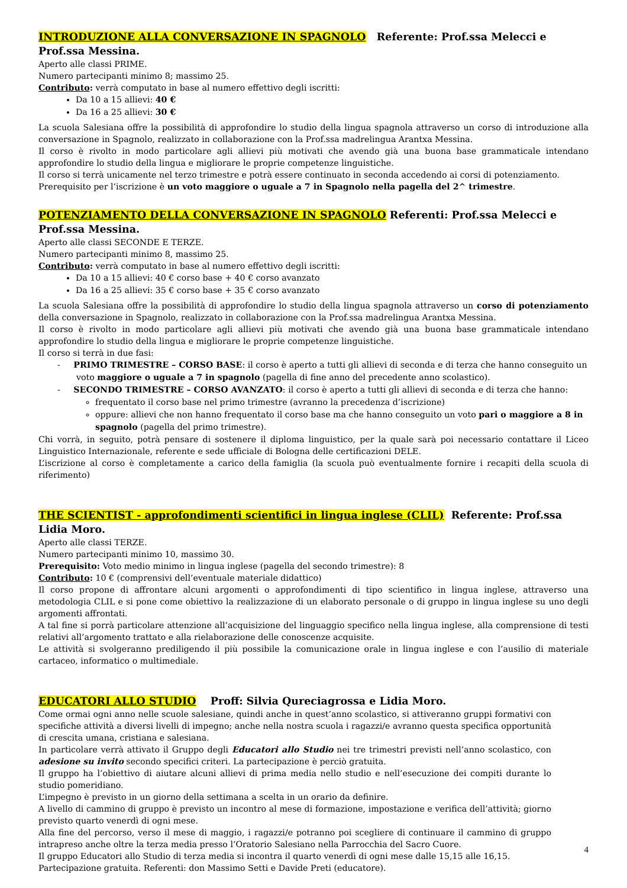INTRODUZIONE ALLA CONVERSAZIONE IN SPAGNOLO Referente: Prof.ssa Melecci e Prof.ssa Messina.
Aperto alle classi PRIME.
Numero partecipanti minimo 8; massimo 25.
Contributo: verrà computato in base al numero effettivo degli iscritti:
Da 10 a 15 allievi: 40 €
Da 16 a 25 allievi: 30 €
La scuola Salesiana offre la possibilità di approfondire lo studio della lingua spagnola attraverso un corso di introduzione alla conversazione in Spagnolo, realizzato in collaborazione con la Prof.ssa madrelingua Arantxa Messina.
Il corso è rivolto in modo particolare agli allievi più motivati che avendo già una buona base grammaticale intendano approfondire lo studio della lingua e migliorare le proprie competenze linguistiche.
Il corso si terrà unicamente nel terzo trimestre e potrà essere continuato in seconda accedendo ai corsi di potenziamento.
Prerequisito per l’iscrizione è un voto maggiore o uguale a 7 in Spagnolo nella pagella del 2^ trimestre.
POTENZIAMENTO DELLA CONVERSAZIONE IN SPAGNOLO Referenti: Prof.ssa Melecci e Prof.ssa Messina.
Aperto alle classi SECONDE E TERZE.
Numero partecipanti minimo 8, massimo 25.
Contributo: verrà computato in base al numero effettivo degli iscritti:
Da 10 a 15 allievi: 40 € corso base + 40 € corso avanzato
Da 16 a 25 allievi: 35 € corso base + 35 € corso avanzato
La scuola Salesiana offre la possibilità di approfondire lo studio della lingua spagnola attraverso un corso di potenziamento della conversazione in Spagnolo, realizzato in collaborazione con la Prof.ssa madrelingua Arantxa Messina.
Il corso è rivolto in modo particolare agli allievi più motivati che avendo già una buona base grammaticale intendano approfondire lo studio della lingua e migliorare le proprie competenze linguistiche.
Il corso si terrà in due fasi:
- PRIMO TRIMESTRE – CORSO BASE: il corso è aperto a tutti gli allievi di seconda e di terza che hanno conseguito un voto maggiore o uguale a 7 in spagnolo (pagella di fine anno del precedente anno scolastico).
- SECONDO TRIMESTRE – CORSO AVANZATO: il corso è aperto a tutti gli allievi di seconda e di terza che hanno:
frequentato il corso base nel primo trimestre (avranno la precedenza d’iscrizione)
oppure: allievi che non hanno frequentato il corso base ma che hanno conseguito un voto pari o maggiore a 8 in spagnolo (pagella del primo trimestre).
Chi vorrà, in seguito, potrà pensare di sostenere il diploma linguistico, per la quale sarà poi necessario contattare il Liceo Linguistico Internazionale, referente e sede ufficiale di Bologna delle certificazioni DELE.
L’iscrizione al corso è completamente a carico della famiglia (la scuola può eventualmente fornire i recapiti della scuola di riferimento)
THE SCIENTIST - approfondimenti scientifici in lingua inglese (CLIL) Referente: Prof.ssa Lidia Moro.
Aperto alle classi TERZE.
Numero partecipanti minimo 10, massimo 30.
Prerequisito: Voto medio minimo in lingua inglese (pagella del secondo trimestre): 8
Contributo: 10 € (comprensivi dell’eventuale materiale didattico)
Il corso propone di affrontare alcuni argomenti o approfondimenti di tipo scientifico in lingua inglese, attraverso una metodologia CLIL e si pone come obiettivo la realizzazione di un elaborato personale o di gruppo in lingua inglese su uno degli argomenti affrontati.
A tal fine si porrà particolare attenzione all’acquisizione del linguaggio specifico nella lingua inglese, alla comprensione di testi relativi all’argomento trattato e alla rielaborazione delle conoscenze acquisite.
Le attività si svolgeranno prediligendo il più possibile la comunicazione orale in lingua inglese e con l’ausilio di materiale cartaceo, informatico o multimediale.
EDUCATORI ALLO STUDIO Proff: Silvia Qureciagrossa e Lidia Moro.
Come ormai ogni anno nelle scuole salesiane, quindi anche in quest’anno scolastico, si attiveranno gruppi formativi con specifiche attività a diversi livelli di impegno; anche nella nostra scuola i ragazzi/e avranno questa specifica opportunità di crescita umana, cristiana e salesiana.
In particolare verrà attivato il Gruppo degli Educatori allo Studio nei tre trimestri previsti nell’anno scolastico, con adesione su invito secondo specifici criteri. La partecipazione è perciò gratuita.
Il gruppo ha l’obiettivo di aiutare alcuni allievi di prima media nello studio e nell’esecuzione dei compiti durante lo studio pomeridiano.
L’impegno è previsto in un giorno della settimana a scelta in un orario da definire.
A livello di cammino di gruppo è previsto un incontro al mese di formazione, impostazione e verifica dell’attività; giorno previsto quarto venerdì di ogni mese.
Alla fine del percorso, verso il mese di maggio, i ragazzi/e potranno poi scegliere di continuare il cammino di gruppo intrapreso anche oltre la terza media presso l’Oratorio Salesiano nella Parrocchia del Sacro Cuore.
Il gruppo Educatori allo Studio di terza media si incontra il quarto venerdì di ogni mese dalle 15,15 alle 16,15.
Partecipazione gratuita. Referenti: don Massimo Setti e Davide Preti (educatore).
4